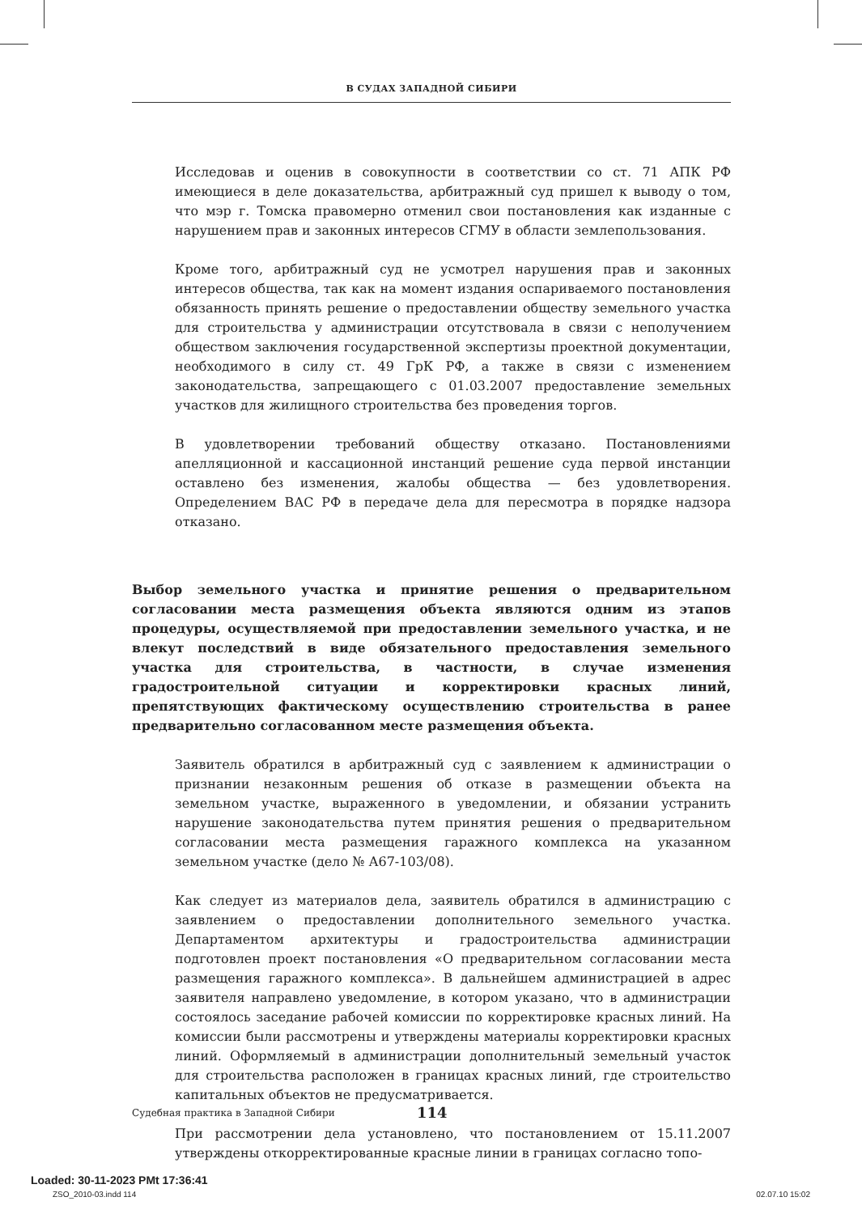В СУДАХ ЗАПАДНОЙ СИБИРИ
Исследовав и оценив в совокупности в соответствии со ст. 71 АПК РФ имеющиеся в деле доказательства, арбитражный суд пришел к выводу о том, что мэр г. Томска правомерно отменил свои постановления как изданные с нарушением прав и законных интересов СГМУ в области землепользования.
Кроме того, арбитражный суд не усмотрел нарушения прав и законных интересов общества, так как на момент издания оспариваемого постановления обязанность принять решение о предоставлении обществу земельного участка для строительства у администрации отсутствовала в связи с неполучением обществом заключения государственной экспертизы проектной документации, необходимого в силу ст. 49 ГрК РФ, а также в связи с изменением законодательства, запрещающего с 01.03.2007 предоставление земельных участков для жилищного строительства без проведения торгов.
В удовлетворении требований обществу отказано. Постановлениями апелляционной и кассационной инстанций решение суда первой инстанции оставлено без изменения, жалобы общества — без удовлетворения. Определением ВАС РФ в передаче дела для пересмотра в порядке надзора отказано.
Выбор земельного участка и принятие решения о предварительном согласовании места размещения объекта являются одним из этапов процедуры, осуществляемой при предоставлении земельного участка, и не влекут последствий в виде обязательного предоставления земельного участка для строительства, в частности, в случае изменения градостроительной ситуации и корректировки красных линий, препятствующих фактическому осуществлению строительства в ранее предварительно согласованном месте размещения объекта.
Заявитель обратился в арбитражный суд с заявлением к администрации о признании незаконным решения об отказе в размещении объекта на земельном участке, выраженного в уведомлении, и обязании устранить нарушение законодательства путем принятия решения о предварительном согласовании места размещения гаражного комплекса на указанном земельном участке (дело № А67-103/08).
Как следует из материалов дела, заявитель обратился в администрацию с заявлением о предоставлении дополнительного земельного участка. Департаментом архитектуры и градостроительства администрации подготовлен проект постановления «О предварительном согласовании места размещения гаражного комплекса». В дальнейшем администрацией в адрес заявителя направлено уведомление, в котором указано, что в администрации состоялось заседание рабочей комиссии по корректировке красных линий. На комиссии были рассмотрены и утверждены материалы корректировки красных линий. Оформляемый в администрации дополнительный земельный участок для строительства расположен в границах красных линий, где строительство капитальных объектов не предусматривается.
При рассмотрении дела установлено, что постановлением от 15.11.2007 утверждены откорректированные красные линии в границах согласно топо-
Судебная практика в Западной Сибири 114
Loaded: 30-11-2023 PMt 17:36:41
ZSO_2010-03.indd 114 02.07.10 15:02